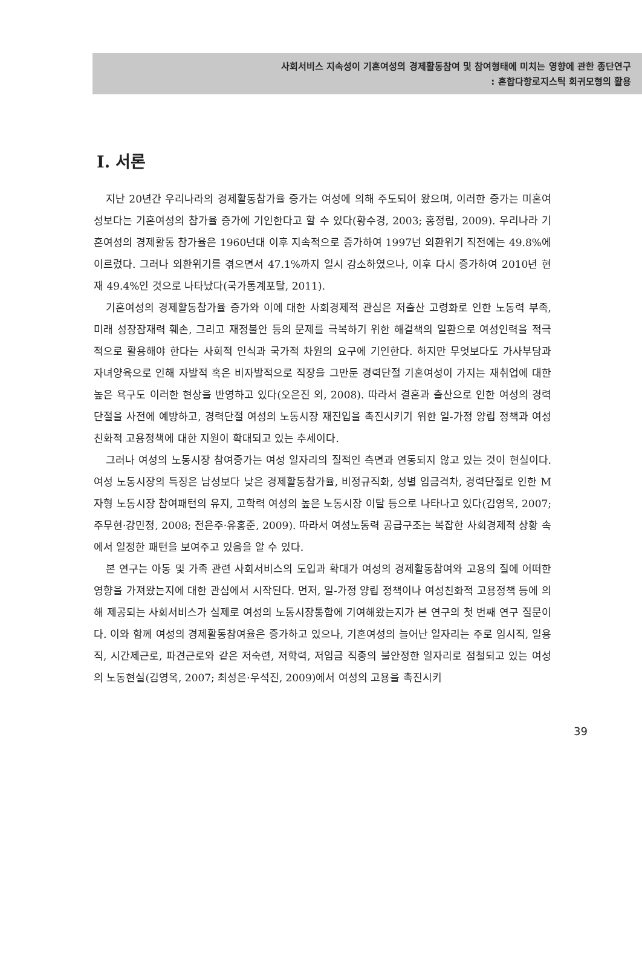사회서비스 지속성이 기혼여성의 경제활동참여 및 참여형태에 미치는 영향에 관한 종단연구
: 혼합다항로지스틱 회귀모형의 활용
Ⅰ. 서론
지난 20년간 우리나라의 경제활동참가율 증가는 여성에 의해 주도되어 왔으며, 이러한 증가는 미혼여성보다는 기혼여성의 참가율 증가에 기인한다고 할 수 있다(황수경, 2003; 홍정림, 2009). 우리나라 기혼여성의 경제활동 참가율은 1960년대 이후 지속적으로 증가하여 1997년 외환위기 직전에는 49.8%에 이르렀다. 그러나 외환위기를 겪으면서 47.1%까지 일시 감소하였으나, 이후 다시 증가하여 2010년 현재 49.4%인 것으로 나타났다(국가통계포탈, 2011).
기혼여성의 경제활동참가율 증가와 이에 대한 사회경제적 관심은 저출산 고령화로 인한 노동력 부족, 미래 성장잠재력 훼손, 그리고 재정불안 등의 문제를 극복하기 위한 해결책의 일환으로 여성인력을 적극적으로 활용해야 한다는 사회적 인식과 국가적 차원의 요구에 기인한다. 하지만 무엇보다도 가사부담과 자녀양육으로 인해 자발적 혹은 비자발적으로 직장을 그만둔 경력단절 기혼여성이 가지는 재취업에 대한 높은 욕구도 이러한 현상을 반영하고 있다(오은진 외, 2008). 따라서 결혼과 출산으로 인한 여성의 경력단절을 사전에 예방하고, 경력단절 여성의 노동시장 재진입을 촉진시키기 위한 일-가정 양립 정책과 여성친화적 고용정책에 대한 지원이 확대되고 있는 추세이다.
그러나 여성의 노동시장 참여증가는 여성 일자리의 질적인 측면과 연동되지 않고 있는 것이 현실이다. 여성 노동시장의 특징은 남성보다 낮은 경제활동참가율, 비정규직화, 성별 임금격차, 경력단절로 인한 M자형 노동시장 참여패턴의 유지, 고학력 여성의 높은 노동시장 이탈 등으로 나타나고 있다(김영옥, 2007; 주무현·강민정, 2008; 전은주·유홍준, 2009). 따라서 여성노동력 공급구조는 복잡한 사회경제적 상황 속에서 일정한 패턴을 보여주고 있음을 알 수 있다.
본 연구는 아동 및 가족 관련 사회서비스의 도입과 확대가 여성의 경제활동참여와 고용의 질에 어떠한 영향을 가져왔는지에 대한 관심에서 시작된다. 먼저, 일-가정 양립 정책이나 여성친화적 고용정책 등에 의해 제공되는 사회서비스가 실제로 여성의 노동시장통합에 기여해왔는지가 본 연구의 첫 번째 연구 질문이다. 이와 함께 여성의 경제활동참여율은 증가하고 있으나, 기혼여성의 늘어난 일자리는 주로 임시직, 일용직, 시간제근로, 파견근로와 같은 저숙련, 저학력, 저임금 직종의 불안정한 일자리로 점철되고 있는 여성의 노동현실(김영옥, 2007; 최성은·우석진, 2009)에서 여성의 고용을 촉진시키
39